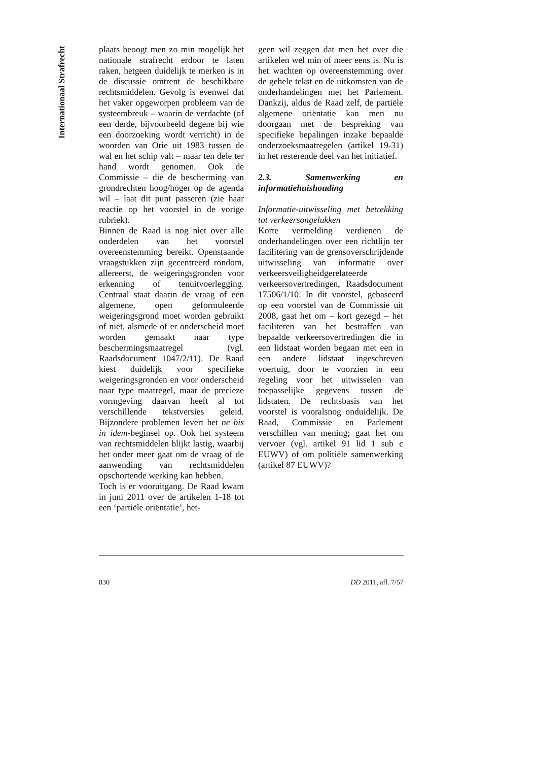Internationaal Strafrecht
plaats beoogt men zo min mogelijk het nationale strafrecht erdoor te laten raken, hetgeen duidelijk te merken is in de discussie omtrent de beschikbare rechtsmiddelen. Gevolg is evenwel dat het vaker opgeworpen probleem van de systeembreuk – waarin de verdachte (of een derde, bijvoorbeeld degene bij wie een doorzoeking wordt verricht) in de woorden van Orie uit 1983 tussen de wal en het schip valt – maar ten dele ter hand wordt genomen. Ook de Commissie – die de bescherming van grondrechten hoog/hoger op de agenda wil – laat dit punt passeren (zie haar reactie op het voorstel in de vorige rubriek).
Binnen de Raad is nog niet over alle onderdelen van het voorstel overeenstemming bereikt. Openstaande vraagstukken zijn gecentreerd rondom, allereerst, de weigeringsgronden voor erkenning of tenuitvoerlegging. Centraal staat daarin de vraag of een algemene, open geformuleerde weigeringsgrond moet worden gebruikt of niet, alsmede of er onderscheid moet worden gemaakt naar type beschermingsmaatregel (vgl. Raadsdocument 1047/2/11). De Raad kiest duidelijk voor specifieke weigeringsgronden en voor onderscheid naar type maatregel, maar de precieze vormgeving daarvan heeft al tot verschillende tekstversies geleid. Bijzondere problemen levert het ne bis in idem-beginsel op. Ook het systeem van rechtsmiddelen blijkt lastig, waarbij het onder meer gaat om de vraag of de aanwending van rechtsmiddelen opschortende werking kan hebben.
Toch is er vooruitgang. De Raad kwam in juni 2011 over de artikelen 1-18 tot een ‘partiële oriëntatie’, het-
geen wil zeggen dat men het over die artikelen wel min of meer eens is. Nu is het wachten op overeenstemming over de gehele tekst en de uitkomsten van de onderhandelingen met het Parlement. Dankzij, aldus de Raad zelf, de partiële algemene oriëntatie kan men nu doorgaan met de bespreking van specifieke bepalingen inzake bepaalde onderzoeksmaatregelen (artikel 19-31) in het resterende deel van het initiatief.
2.3. Samenwerking en informatiehuishouding
Informatie-uitwisseling met betrekking tot verkeersongelukken
Korte vermelding verdienen de onderhandelingen over een richtlijn ter facilitering van de grensoverschrijdende uitwisseling van informatie over verkeersveiligheidgerelateerde verkeersovertredingen, Raadsdocument 17506/1/10. In dit voorstel, gebaseerd op een voorstel van de Commissie uit 2008, gaat het om – kort gezegd – het faciliteren van het bestraffen van bepaalde verkeersovertredingen die in een lidstaat worden begaan met een in een andere lidstaat ingeschreven voertuig, door te voorzien in een regeling voor het uitwisselen van toepasselijke gegevens tussen de lidstaten. De rechtsbasis van het voorstel is vooralsnog onduidelijk. De Raad, Commissie en Parlement verschillen van mening; gaat het om vervoer (vgl. artikel 91 lid 1 sub c EUWV) of om politiële samenwerking (artikel 87 EUWV)?
830 DD 2011, afl. 7/57